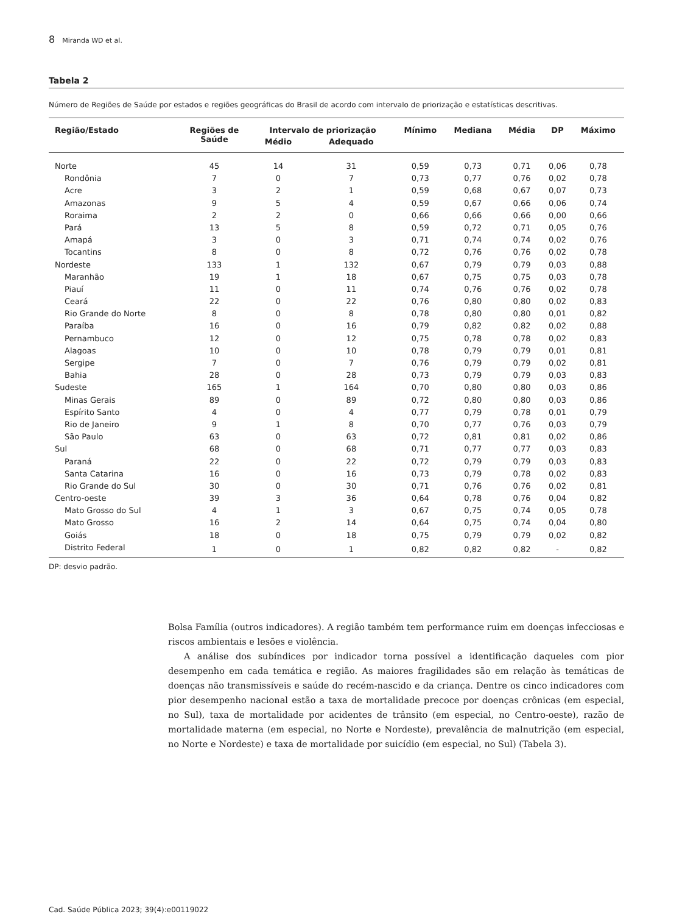8 Miranda WD et al.
Tabela 2
Número de Regiões de Saúde por estados e regiões geográficas do Brasil de acordo com intervalo de priorização e estatísticas descritivas.
| Região/Estado | Regiões de Saúde | Intervalo de priorização | | Mínimo | Mediana | Média | DP | Máximo |
| --- | --- | --- | --- | --- | --- | --- | --- | --- |
| | | Médio | Adequado | | | | | |
| Norte | 45 | 14 | 31 | 0,59 | 0,73 | 0,71 | 0,06 | 0,78 |
| Rondônia | 7 | 0 | 7 | 0,73 | 0,77 | 0,76 | 0,02 | 0,78 |
| Acre | 3 | 2 | 1 | 0,59 | 0,68 | 0,67 | 0,07 | 0,73 |
| Amazonas | 9 | 5 | 4 | 0,59 | 0,67 | 0,66 | 0,06 | 0,74 |
| Roraima | 2 | 2 | 0 | 0,66 | 0,66 | 0,66 | 0,00 | 0,66 |
| Pará | 13 | 5 | 8 | 0,59 | 0,72 | 0,71 | 0,05 | 0,76 |
| Amapá | 3 | 0 | 3 | 0,71 | 0,74 | 0,74 | 0,02 | 0,76 |
| Tocantins | 8 | 0 | 8 | 0,72 | 0,76 | 0,76 | 0,02 | 0,78 |
| Nordeste | 133 | 1 | 132 | 0,67 | 0,79 | 0,79 | 0,03 | 0,88 |
| Maranhão | 19 | 1 | 18 | 0,67 | 0,75 | 0,75 | 0,03 | 0,78 |
| Piauí | 11 | 0 | 11 | 0,74 | 0,76 | 0,76 | 0,02 | 0,78 |
| Ceará | 22 | 0 | 22 | 0,76 | 0,80 | 0,80 | 0,02 | 0,83 |
| Rio Grande do Norte | 8 | 0 | 8 | 0,78 | 0,80 | 0,80 | 0,01 | 0,82 |
| Paraíba | 16 | 0 | 16 | 0,79 | 0,82 | 0,82 | 0,02 | 0,88 |
| Pernambuco | 12 | 0 | 12 | 0,75 | 0,78 | 0,78 | 0,02 | 0,83 |
| Alagoas | 10 | 0 | 10 | 0,78 | 0,79 | 0,79 | 0,01 | 0,81 |
| Sergipe | 7 | 0 | 7 | 0,76 | 0,79 | 0,79 | 0,02 | 0,81 |
| Bahia | 28 | 0 | 28 | 0,73 | 0,79 | 0,79 | 0,03 | 0,83 |
| Sudeste | 165 | 1 | 164 | 0,70 | 0,80 | 0,80 | 0,03 | 0,86 |
| Minas Gerais | 89 | 0 | 89 | 0,72 | 0,80 | 0,80 | 0,03 | 0,86 |
| Espírito Santo | 4 | 0 | 4 | 0,77 | 0,79 | 0,78 | 0,01 | 0,79 |
| Rio de Janeiro | 9 | 1 | 8 | 0,70 | 0,77 | 0,76 | 0,03 | 0,79 |
| São Paulo | 63 | 0 | 63 | 0,72 | 0,81 | 0,81 | 0,02 | 0,86 |
| Sul | 68 | 0 | 68 | 0,71 | 0,77 | 0,77 | 0,03 | 0,83 |
| Paraná | 22 | 0 | 22 | 0,72 | 0,79 | 0,79 | 0,03 | 0,83 |
| Santa Catarina | 16 | 0 | 16 | 0,73 | 0,79 | 0,78 | 0,02 | 0,83 |
| Rio Grande do Sul | 30 | 0 | 30 | 0,71 | 0,76 | 0,76 | 0,02 | 0,81 |
| Centro-oeste | 39 | 3 | 36 | 0,64 | 0,78 | 0,76 | 0,04 | 0,82 |
| Mato Grosso do Sul | 4 | 1 | 3 | 0,67 | 0,75 | 0,74 | 0,05 | 0,78 |
| Mato Grosso | 16 | 2 | 14 | 0,64 | 0,75 | 0,74 | 0,04 | 0,80 |
| Goiás | 18 | 0 | 18 | 0,75 | 0,79 | 0,79 | 0,02 | 0,82 |
| Distrito Federal | 1 | 0 | 1 | 0,82 | 0,82 | 0,82 | - | 0,82 |
DP: desvio padrão.
Bolsa Família (outros indicadores). A região também tem performance ruim em doenças infecciosas e riscos ambientais e lesões e violência.
A análise dos subíndices por indicador torna possível a identificação daqueles com pior desempenho em cada temática e região. As maiores fragilidades são em relação às temáticas de doenças não transmissíveis e saúde do recém-nascido e da criança. Dentre os cinco indicadores com pior desempenho nacional estão a taxa de mortalidade precoce por doenças crônicas (em especial, no Sul), taxa de mortalidade por acidentes de trânsito (em especial, no Centro-oeste), razão de mortalidade materna (em especial, no Norte e Nordeste), prevalência de malnutrição (em especial, no Norte e Nordeste) e taxa de mortalidade por suicídio (em especial, no Sul) (Tabela 3).
Cad. Saúde Pública 2023; 39(4):e00119022